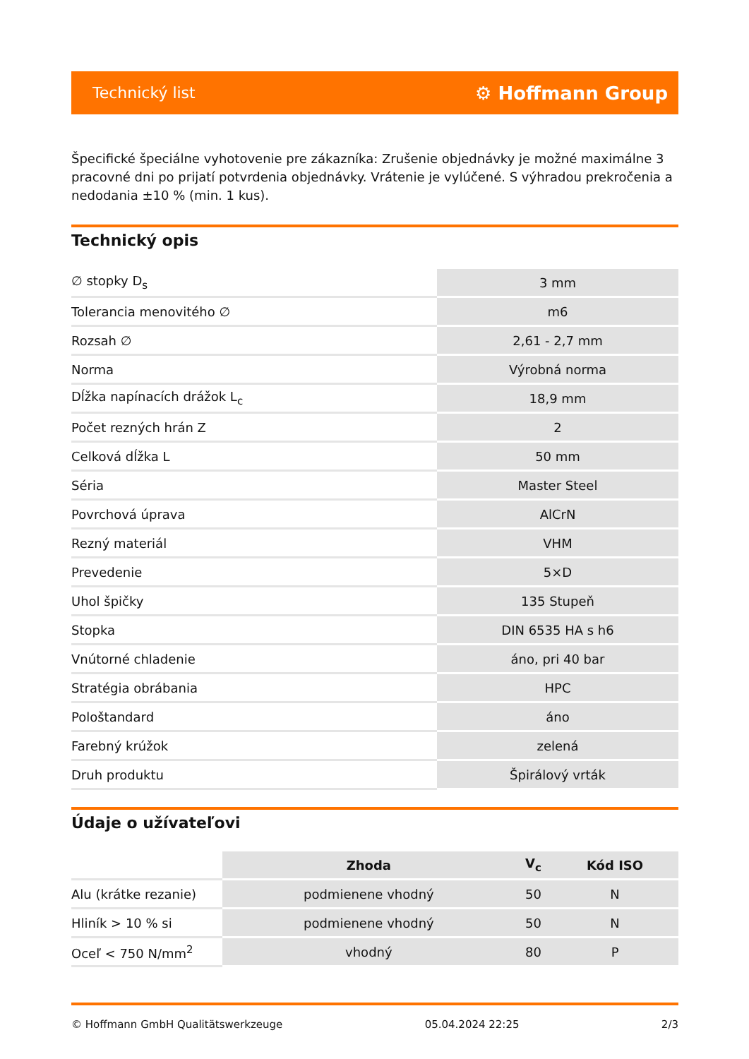Technický list ⚙ Hoffmann Group
Špecifické špeciálne vyhotovenie pre zákazníka: Zrušenie objednávky je možné maximálne 3 pracovné dni po prijatí potvrdenia objednávky. Vrátenie je vylúčené. S výhradou prekročenia a nedodania ±10 % (min. 1 kus).
Technický opis
| ∅ stopky D<sub>s</sub> | 3 mm |
| Tolerancia menovitého ∅ | m6 |
| Rozsah ∅ | 2,61 - 2,7 mm |
| Norma | Výrobná norma |
| Dĺžka napínacích drážok L<sub>c</sub> | 18,9 mm |
| Počet rezných hrán Z | 2 |
| Celková dĺžka L | 50 mm |
| Séria | Master Steel |
| Povrchová úprava | AlCrN |
| Rezný materiál | VHM |
| Prevedenie | 5×D |
| Uhol špičky | 135 Stupeň |
| Stopka | DIN 6535 HA s h6 |
| Vnútorné chladenie | áno, pri 40 bar |
| Stratégia obrábania | HPC |
| Pološtandard | áno |
| Farebný krúžok | zelená |
| Druh produktu | Špirálový vrták |
Údaje o užívateľovi
| | Zhoda | V<sub>c</sub> | Kód ISO |
| --- | --- | --- | --- |
| Alu (krátke rezanie) | podmienene vhodný | 50 | N |
| Hliník > 10 % si | podmienene vhodný | 50 | N |
| Oceľ < 750 N/mm<sup>2</sup> | vhodný | 80 | P |
© Hoffmann GmbH Qualitätswerkzeuge 05.04.2024 22:25 2/3